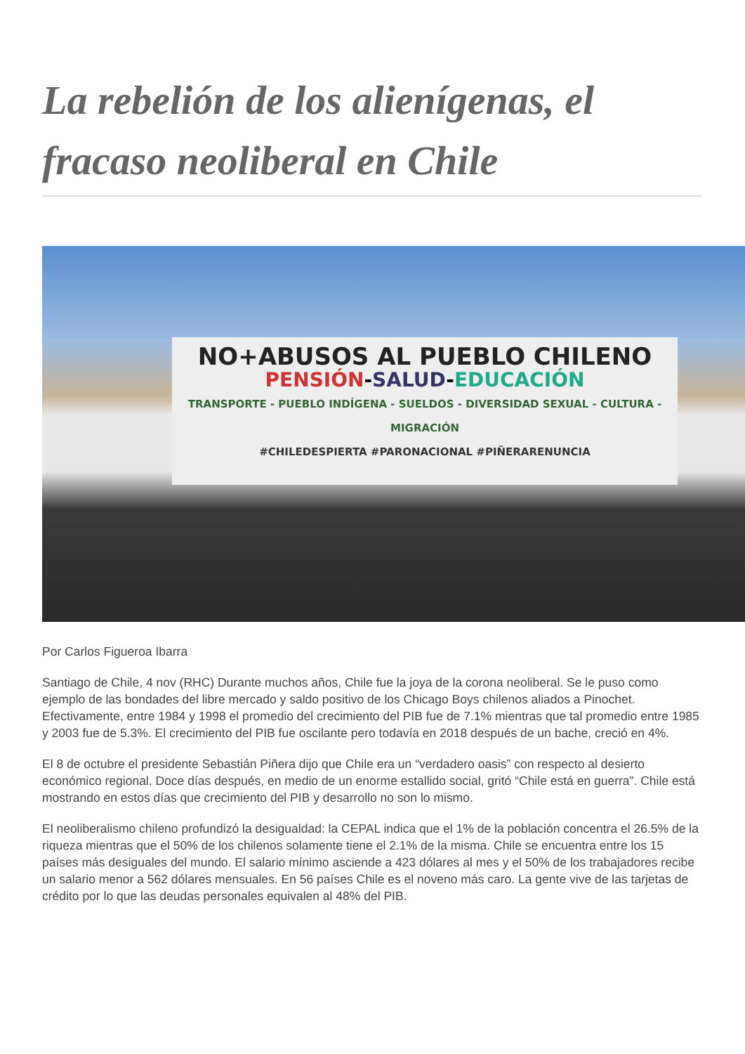La rebelión de los alienígenas, el fracaso neoliberal en Chile
NO+ABUSOS AL PUEBLO CHILENO
PENSIÓN-SALUD-EDUCACIÓN
TRANSPORTE - PUEBLO INDÍGENA - SUELDOS - DIVERSIDAD SEXUAL - CULTURA - MIGRACIÓN
#CHILEDESPIERTA #PARONACIONAL #PIÑERARENUNCIA
Por Carlos Figueroa Ibarra
Santiago de Chile, 4 nov (RHC) Durante muchos años, Chile fue la joya de la corona neoliberal. Se le puso como ejemplo de las bondades del libre mercado y saldo positivo de los Chicago Boys chilenos aliados a Pinochet. Efectivamente, entre 1984 y 1998 el promedio del crecimiento del PIB fue de 7.1% mientras que tal promedio entre 1985 y 2003 fue de 5.3%. El crecimiento del PIB fue oscilante pero todavía en 2018 después de un bache, creció en 4%.
El 8 de octubre el presidente Sebastián Piñera dijo que Chile era un “verdadero oasis” con respecto al desierto económico regional. Doce días después, en medio de un enorme estallido social, gritó “Chile está en guerra”. Chile está mostrando en estos días que crecimiento del PIB y desarrollo no son lo mismo.
El neoliberalismo chileno profundizó la desigualdad: la CEPAL indica que el 1% de la población concentra el 26.5% de la riqueza mientras que el 50% de los chilenos solamente tiene el 2.1% de la misma. Chile se encuentra entre los 15 países más desiguales del mundo. El salario mínimo asciende a 423 dólares al mes y el 50% de los trabajadores recibe un salario menor a 562 dólares mensuales. En 56 países Chile es el noveno más caro. La gente vive de las tarjetas de crédito por lo que las deudas personales equivalen al 48% del PIB.